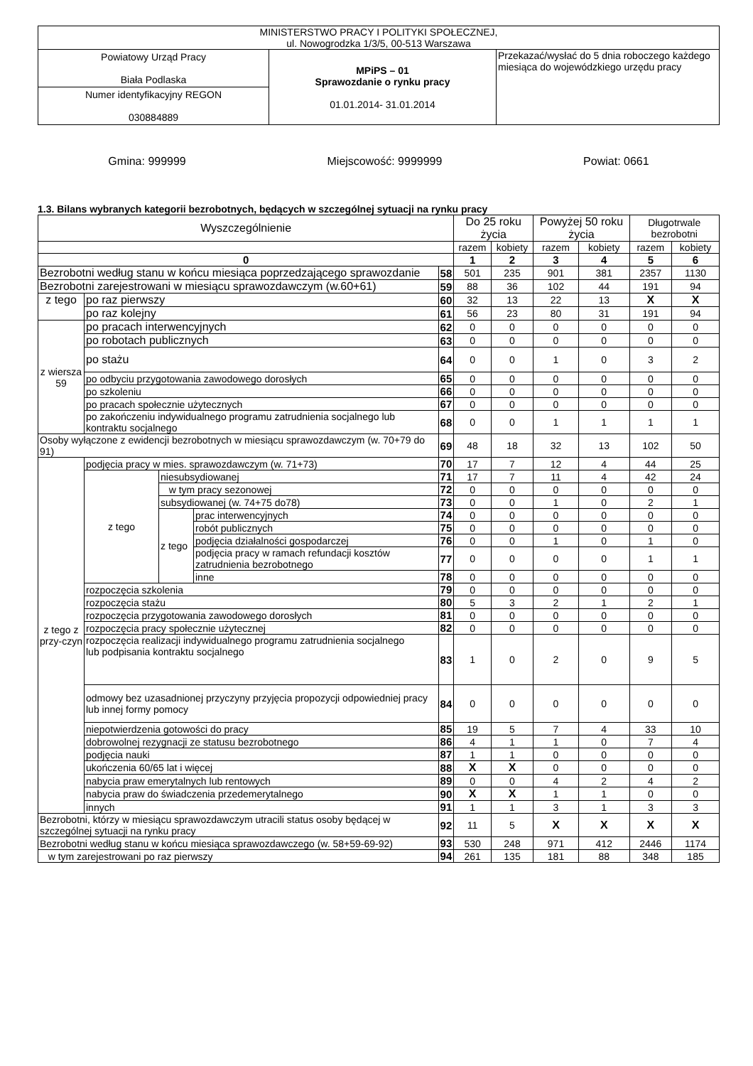| MINISTERSTWO PRACY I POLITYKI SPOŁECZNEJ, ul. Nowogrodzka 1/3/5, 00-513 Warszawa | | |
| Powiatowy Urząd Pracy Biała Podlaska | MPiPS – 01 Sprawozdanie o rynku pracy 01.01.2014- 31.01.2014 | Przekazać/wysłać do 5 dnia roboczego każdego miesiąca do wojewódzkiego urzędu pracy |
| Numer identyfikacyjny REGON 030884889 | | |
Gmina: 999999 Miejscowość: 9999999 Powiat: 0661
1.3. Bilans wybranych kategorii bezrobotnych, będących w szczególnej sytuacji na rynku pracy
| Wyszczególnienie | | | | | Do 25 roku życia | | Powyżej 50 roku życia | | Długotrwale bezrobotni | |
| --- | --- | --- | --- | --- | --- | --- | --- | --- | --- | --- |
| | | | | | razem | kobiety | razem | kobiety | razem | kobiety |
| 0 | | | | | 1 | 2 | 3 | 4 | 5 | 6 |
| Bezrobotni według stanu w końcu miesiąca poprzedzającego sprawozdanie | | | | 58 | 501 | 235 | 901 | 381 | 2357 | 1130 |
| Bezrobotni zarejestrowani w miesiącu sprawozdawczym (w.60+61) | | | | 59 | 88 | 36 | 102 | 44 | 191 | 94 |
| z tego | po raz pierwszy | | | 60 | 32 | 13 | 22 | 13 | X | X |
| | po raz kolejny | | | 61 | 56 | 23 | 80 | 31 | 191 | 94 |
| z wiersza 59 | po pracach interwencyjnych | | | 62 | 0 | 0 | 0 | 0 | 0 | 0 |
| | po robotach publicznych | | | 63 | 0 | 0 | 0 | 0 | 0 | 0 |
| | po stażu | | | 64 | 0 | 0 | 1 | 0 | 3 | 2 |
| | po odbyciu przygotowania zawodowego dorosłych | | | 65 | 0 | 0 | 0 | 0 | 0 | 0 |
| | po szkoleniu | | | 66 | 0 | 0 | 0 | 0 | 0 | 0 |
| | po pracach społecznie użytecznych | | | 67 | 0 | 0 | 0 | 0 | 0 | 0 |
| | po zakończeniu indywidualnego programu zatrudnienia socjalnego lub kontraktu socjalnego | | | 68 | 0 | 0 | 1 | 1 | 1 | 1 |
| Osoby wyłączone z ewidencji bezrobotnych w miesiącu sprawozdawczym (w. 70+79 do 91) | | | | 69 | 48 | 18 | 32 | 13 | 102 | 50 |
| z tego z przy-czyn | podjęcia pracy w mies. sprawozdawczym (w. 71+73) | | | 70 | 17 | 7 | 12 | 4 | 44 | 25 |
| | z tego | niesubsydiowanej | | 71 | 17 | 7 | 11 | 4 | 42 | 24 |
| | | w tym pracy sezonowej | | 72 | 0 | 0 | 0 | 0 | 0 | 0 |
| | | subsydiowanej (w. 74+75 do78) | | 73 | 0 | 0 | 1 | 0 | 2 | 1 |
| | | z tego | prac interwencyjnych | 74 | 0 | 0 | 0 | 0 | 0 | 0 |
| | | | robót publicznych | 75 | 0 | 0 | 0 | 0 | 0 | 0 |
| | | | podjęcia działalności gospodarczej | 76 | 0 | 0 | 1 | 0 | 1 | 0 |
| | | | podjęcia pracy w ramach refundacji kosztów zatrudnienia bezrobotnego | 77 | 0 | 0 | 0 | 0 | 1 | 1 |
| | | | inne | 78 | 0 | 0 | 0 | 0 | 0 | 0 |
| | rozpoczęcia szkolenia | | | 79 | 0 | 0 | 0 | 0 | 0 | 0 |
| | rozpoczęcia stażu | | | 80 | 5 | 3 | 2 | 1 | 2 | 1 |
| | rozpoczęcia przygotowania zawodowego dorosłych | | | 81 | 0 | 0 | 0 | 0 | 0 | 0 |
| | rozpoczęcia pracy społecznie użytecznej | | | 82 | 0 | 0 | 0 | 0 | 0 | 0 |
| | rozpoczęcia realizacji indywidualnego programu zatrudnienia socjalnego lub podpisania kontraktu socjalnego | | | 83 | 1 | 0 | 2 | 0 | 9 | 5 |
| | odmowy bez uzasadnionej przyczyny przyjęcia propozycji odpowiedniej pracy lub innej formy pomocy | | | 84 | 0 | 0 | 0 | 0 | 0 | 0 |
| | niepotwierdzenia gotowości do pracy | | | 85 | 19 | 5 | 7 | 4 | 33 | 10 |
| | dobrowolnej rezygnacji ze statusu bezrobotnego | | | 86 | 4 | 1 | 1 | 0 | 7 | 4 |
| | podjęcia nauki | | | 87 | 1 | 1 | 0 | 0 | 0 | 0 |
| | ukończenia 60/65 lat i więcej | | | 88 | X | X | 0 | 0 | 0 | 0 |
| | nabycia praw emerytalnych lub rentowych | | | 89 | 0 | 0 | 4 | 2 | 4 | 2 |
| | nabycia praw do świadczenia przedemerytalnego | | | 90 | X | X | 1 | 1 | 0 | 0 |
| | innych | | | 91 | 1 | 1 | 3 | 1 | 3 | 3 |
| Bezrobotni, którzy w miesiącu sprawozdawczym utracili status osoby będącej w szczególnej sytuacji na rynku pracy | | | | 92 | 11 | 5 | X | X | X | X |
| Bezrobotni według stanu w końcu miesiąca sprawozdawczego (w. 58+59-69-92) | | | | 93 | 530 | 248 | 971 | 412 | 2446 | 1174 |
| w tym zarejestrowani po raz pierwszy | | | | 94 | 261 | 135 | 181 | 88 | 348 | 185 |